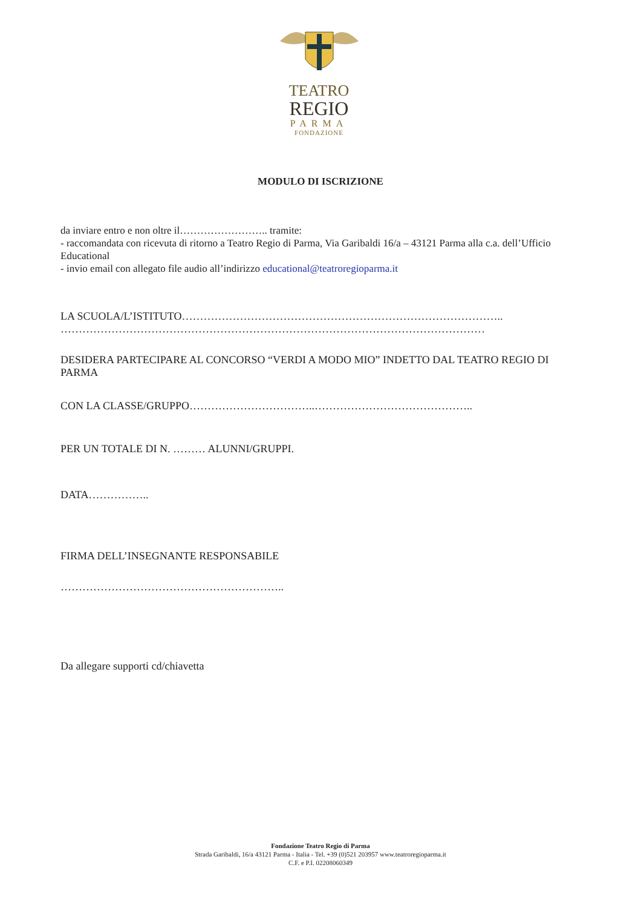TEATRO
REGIO
PARMA
FONDAZIONE
MODULO DI ISCRIZIONE
da inviare entro e non oltre il…………………….. tramite:
- raccomandata con ricevuta di ritorno a Teatro Regio di Parma, Via Garibaldi 16/a – 43121 Parma alla c.a. dell’Ufficio Educational
- invio email con allegato file audio all’indirizzo educational@teatroregioparma.it
LA SCUOLA/L’ISTITUTO……………………………………………………………………………..
………………………………………………………………………………………………………
DESIDERA PARTECIPARE AL CONCORSO “VERDI A MODO MIO” INDETTO DAL TEATRO REGIO DI PARMA
CON LA CLASSE/GRUPPO……………………………..……………………………………..
PER UN TOTALE DI N. ……… ALUNNI/GRUPPI.
DATA……………..
FIRMA DELL’INSEGNANTE RESPONSABILE
……………………………………………………..
Da allegare supporti cd/chiavetta
Fondazione Teatro Regio di Parma
Strada Garibaldi, 16/a 43121 Parma - Italia - Tel. +39 (0)521 203957 www.teatroregioparma.it
C.F. e P.I. 02208060349